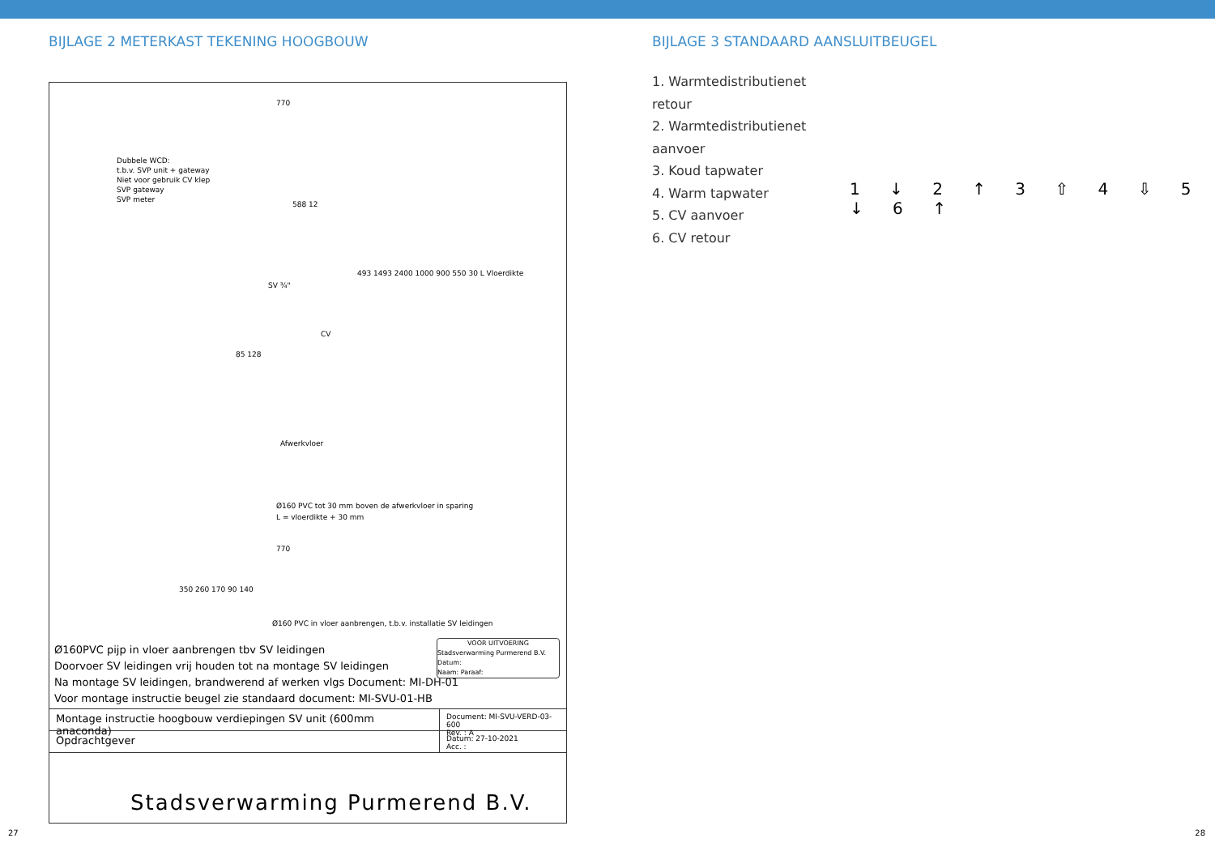BIJLAGE 2 METERKAST TEKENING HOOGBOUW
770
Dubbele WCD:
t.b.v. SVP unit + gateway
Niet voor gebruik CV klep
SVP gateway
SVP meter
588 12
SV ¾"
CV
85 128
493 1493 2400 1000 900 550 30 L Vloerdikte
Afwerkvloer
Ø160 PVC tot 30 mm boven de afwerkvloer in sparing
L = vloerdikte + 30 mm
770
350 260 170 90 140
Ø160 PVC in vloer aanbrengen, t.b.v. installatie SV leidingen
Ø160PVC pijp in vloer aanbrengen tbv SV leidingen
Doorvoer SV leidingen vrij houden tot na montage SV leidingen
Na montage SV leidingen, brandwerend af werken vlgs Document: MI-DH-01
Voor montage instructie beugel zie standaard document: MI-SVU-01-HB
VOOR UITVOERING
Stadsverwarming Purmerend B.V.
Datum:
Naam: Paraaf:
Montage instructie hoogbouw verdiepingen SV unit (600mm anaconda)
Document: MI-SVU-VERD-03-600
Rev. : A
Opdrachtgever
Datum: 27-10-2021
Acc. :
Stadsverwarming Purmerend B.V.
BIJLAGE 3 STANDAARD AANSLUITBEUGEL
1. Warmtedistributienet retour
2. Warmtedistributienet aanvoer
3. Koud tapwater
4. Warm tapwater
5. CV aanvoer
6. CV retour
1 ↓ 2 ↑ 3 ⇧ 4 ⇩ 5 ↓ 6 ↑
27 28